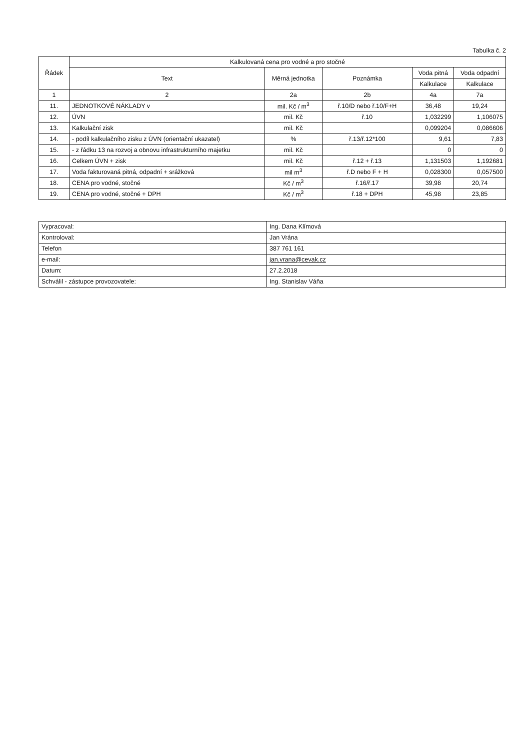Tabulka č. 2
| Řádek | Kalkulovaná cena pro vodné a pro stočné | | | | |
| --- | --- | --- | --- | --- | --- |
| | Text | Měrná jednotka | Poznámka | Voda pitná | Voda odpadní |
| | | | | Kalkulace | Kalkulace |
| 1 | 2 | 2a | 2b | 4a | 7a |
| 11. | JEDNOTKOVÉ NÁKLADY v | mil. Kč / m<sup>3</sup> | ř.10/D nebo ř.10/F+H | 36,48 | 19,24 |
| 12. | ÚVN | mil. Kč | ř.10 | 1,032299 | 1,106075 |
| 13. | Kalkulační zisk | mil. Kč | | 0,099204 | 0,086606 |
| 14. | - podíl kalkulačního zisku z ÚVN (orientační ukazatel) | % | ř.13/ř.12*100 | 9,61 | 7,83 |
| 15. | - z řádku 13 na rozvoj a obnovu infrastrukturního majetku | mil. Kč | | 0 | 0 |
| 16. | Celkem ÚVN + zisk | mil. Kč | ř.12 + ř.13 | 1,131503 | 1,192681 |
| 17. | Voda fakturovaná pitná, odpadní + srážková | mil m<sup>3</sup> | ř.D nebo F + H | 0,028300 | 0,057500 |
| 18. | CENA pro vodné, stočné | Kč / m<sup>3</sup> | ř.16/ř.17 | 39,98 | 20,74 |
| 19. | CENA pro vodné, stočné + DPH | Kč / m<sup>3</sup> | ř.18 + DPH | 45,98 | 23,85 |
| Vypracoval: | Ing. Dana Klímová |
| Kontroloval: | Jan Vrána |
| Telefon | 387 761 161 |
| e-mail: | jan.vrana@cevak.cz |
| Datum: | 27.2.2018 |
| Schválil - zástupce provozovatele: | Ing. Stanislav Váňa |